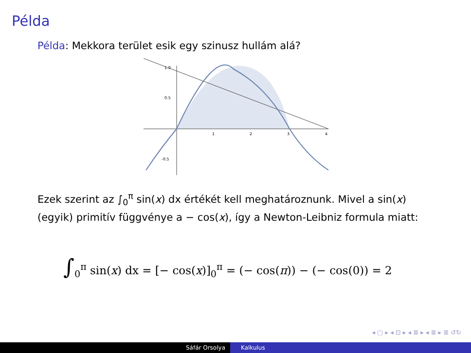Példa
Példa: Mekkora terület esik egy szinusz hullám alá?
1.0
0.5
-0.5
1
2
3
4
Ezek szerint az ∫<sub>0</sub><sup>π</sup> sin(x) dx értékét kell meghatároznunk. Mivel a sin(x) (egyik) primitív függvénye a − cos(x), így a Newton-Leibniz formula miatt:
∫<sub>0</sub><sup>π</sup> sin(x) dx = [− cos(x)]<sub>0</sub><sup>π</sup> = (− cos(π)) − (− cos(0)) = 2
◂ ▢ ▸ ◂ ⊡ ▸ ◂ ≣ ▸ ◂ ≣ ▸ ≣ ↺↻
Sáfár Orsolya Kalkulus